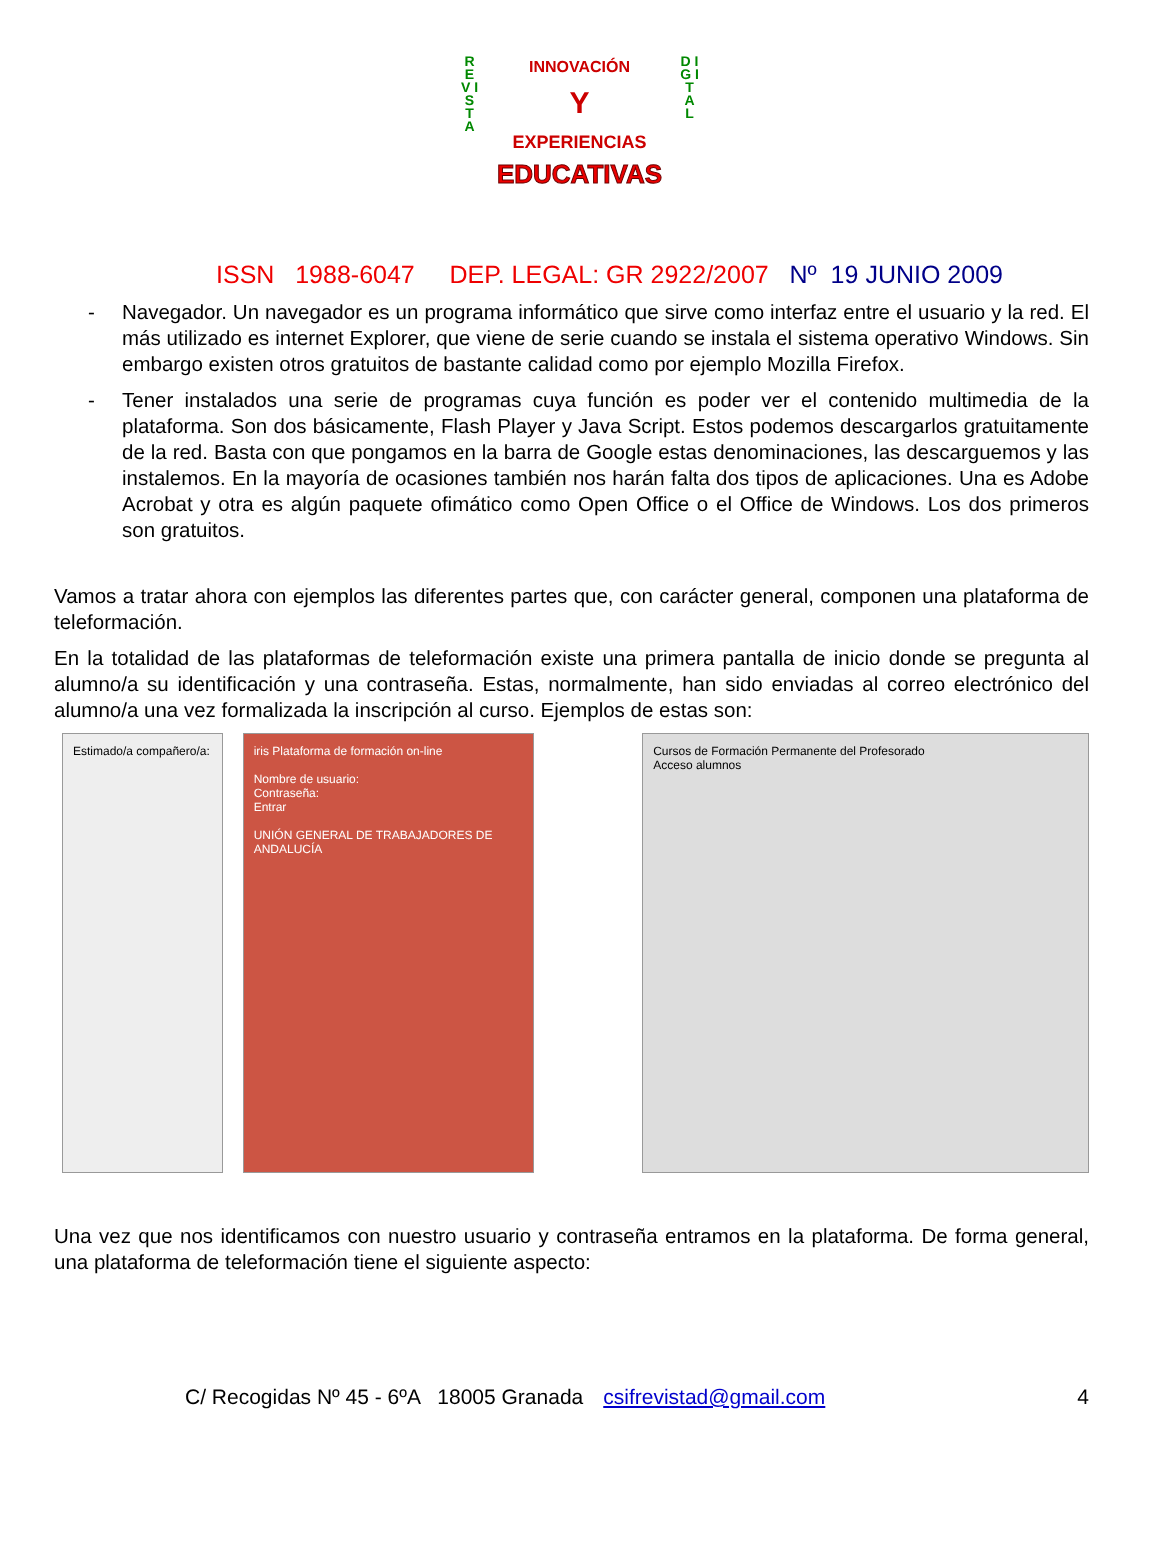R E V I S T A
D I G I T A L
INNOVACIÓN
Y
EXPERIENCIAS
EDUCATIVAS
ISSN 1988-6047 DEP. LEGAL: GR 2922/2007 Nº 19 JUNIO 2009
- Navegador. Un navegador es un programa informático que sirve como interfaz entre el usuario y la red. El más utilizado es internet Explorer, que viene de serie cuando se instala el sistema operativo Windows. Sin embargo existen otros gratuitos de bastante calidad como por ejemplo Mozilla Firefox.
- Tener instalados una serie de programas cuya función es poder ver el contenido multimedia de la plataforma. Son dos básicamente, Flash Player y Java Script. Estos podemos descargarlos gratuitamente de la red. Basta con que pongamos en la barra de Google estas denominaciones, las descarguemos y las instalemos. En la mayoría de ocasiones también nos harán falta dos tipos de aplicaciones. Una es Adobe Acrobat y otra es algún paquete ofimático como Open Office o el Office de Windows. Los dos primeros son gratuitos.
Vamos a tratar ahora con ejemplos las diferentes partes que, con carácter general, componen una plataforma de teleformación.
En la totalidad de las plataformas de teleformación existe una primera pantalla de inicio donde se pregunta al alumno/a su identificación y una contraseña. Estas, normalmente, han sido enviadas al correo electrónico del alumno/a una vez formalizada la inscripción al curso. Ejemplos de estas son:
Estimado/a compañero/a:
iris Plataforma de formación on-line
Nombre de usuario:
Contraseña:
Entrar
UNIÓN GENERAL DE TRABAJADORES DE ANDALUCÍA
Cursos de Formación Permanente del Profesorado
Acceso alumnos
Una vez que nos identificamos con nuestro usuario y contraseña entramos en la plataforma. De forma general, una plataforma de teleformación tiene el siguiente aspecto:
C/ Recogidas Nº 45 - 6ºA 18005 Granada csifrevistad@gmail.com 4